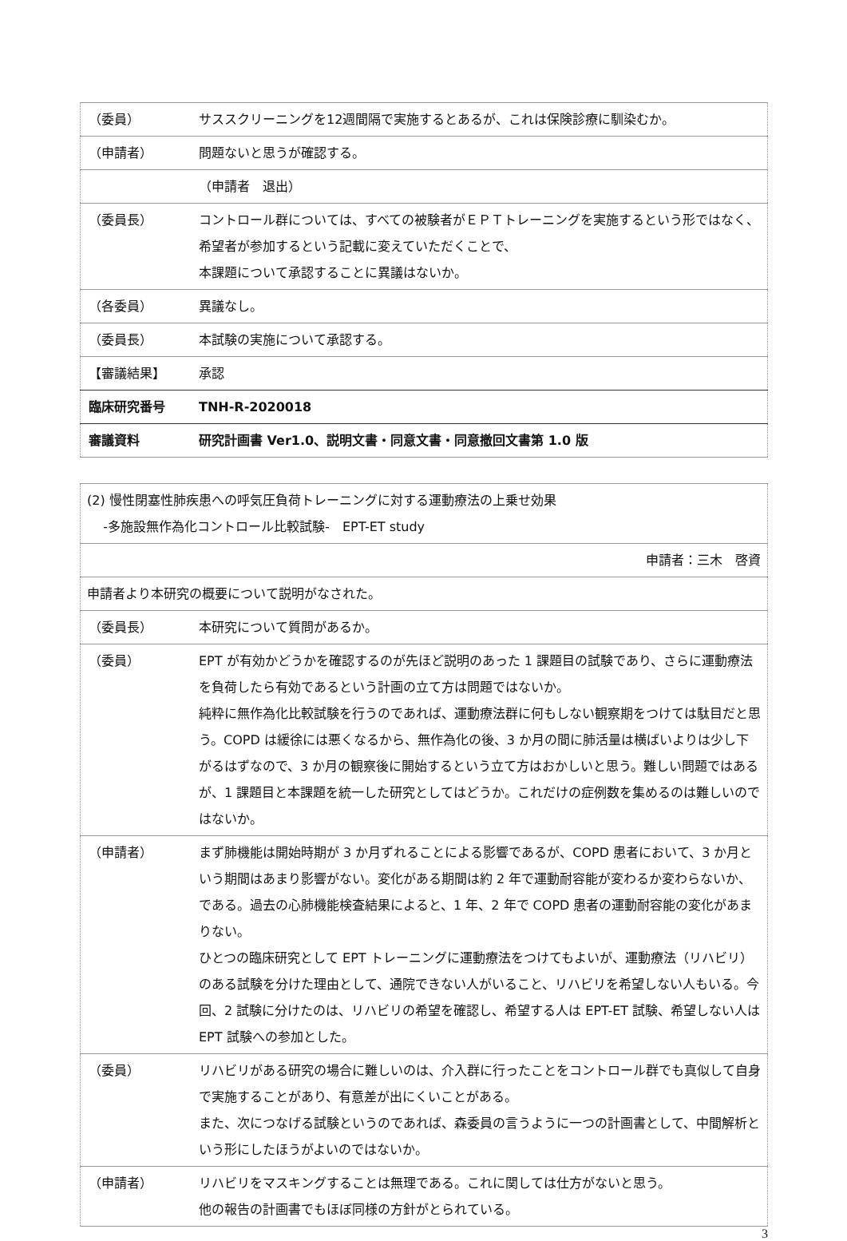| （委員） | サススクリーニングを12週間隔で実施するとあるが、これは保険診療に馴染むか。 |
| （申請者） | 問題ないと思うが確認する。 |
| | （申請者 退出） |
| （委員長） | コントロール群については、すべての被験者がＥＰＴトレーニングを実施するという形ではなく、希望者が参加するという記載に変えていただくことで、 本課題について承認することに異議はないか。 |
| （各委員） | 異議なし。 |
| （委員長） | 本試験の実施について承認する。 |
| 【審議結果】 | 承認 |
| 臨床研究番号 | TNH-R-2020018 |
| 審議資料 | 研究計画書 Ver1.0、説明文書・同意文書・同意撤回文書第 1.0 版 |
| (2) 慢性閉塞性肺疾患への呼気圧負荷トレーニングに対する運動療法の上乗せ効果 -多施設無作為化コントロール比較試験- EPT-ET study | |
| 申請者：三木 啓資 | |
| 申請者より本研究の概要について説明がなされた。 | |
| （委員長） | 本研究について質問があるか。 |
| （委員） | EPT が有効かどうかを確認するのが先ほど説明のあった 1 課題目の試験であり、さらに運動療法を負荷したら有効であるという計画の立て方は問題ではないか。 純粋に無作為化比較試験を行うのであれば、運動療法群に何もしない観察期をつけては駄目だと思う。COPD は緩徐には悪くなるから、無作為化の後、3 か月の間に肺活量は横ばいよりは少し下がるはずなので、3 か月の観察後に開始するという立て方はおかしいと思う。難しい問題ではあるが、1 課題目と本課題を統一した研究としてはどうか。これだけの症例数を集めるのは難しいのではないか。 |
| （申請者） | まず肺機能は開始時期が 3 か月ずれることによる影響であるが、COPD 患者において、3 か月という期間はあまり影響がない。変化がある期間は約 2 年で運動耐容能が変わるか変わらないか、である。過去の心肺機能検査結果によると、1 年、2 年で COPD 患者の運動耐容能の変化があまりない。 ひとつの臨床研究として EPT トレーニングに運動療法をつけてもよいが、運動療法（リハビリ）のある試験を分けた理由として、通院できない人がいること、リハビリを希望しない人もいる。今回、2 試験に分けたのは、リハビリの希望を確認し、希望する人は EPT-ET 試験、希望しない人は EPT 試験への参加とした。 |
| （委員） | リハビリがある研究の場合に難しいのは、介入群に行ったことをコントロール群でも真似して自身で実施することがあり、有意差が出にくいことがある。 また、次につなげる試験というのであれば、森委員の言うように一つの計画書として、中間解析という形にしたほうがよいのではないか。 |
| （申請者） | リハビリをマスキングすることは無理である。これに関しては仕方がないと思う。 他の報告の計画書でもほぼ同様の方針がとられている。 |
3